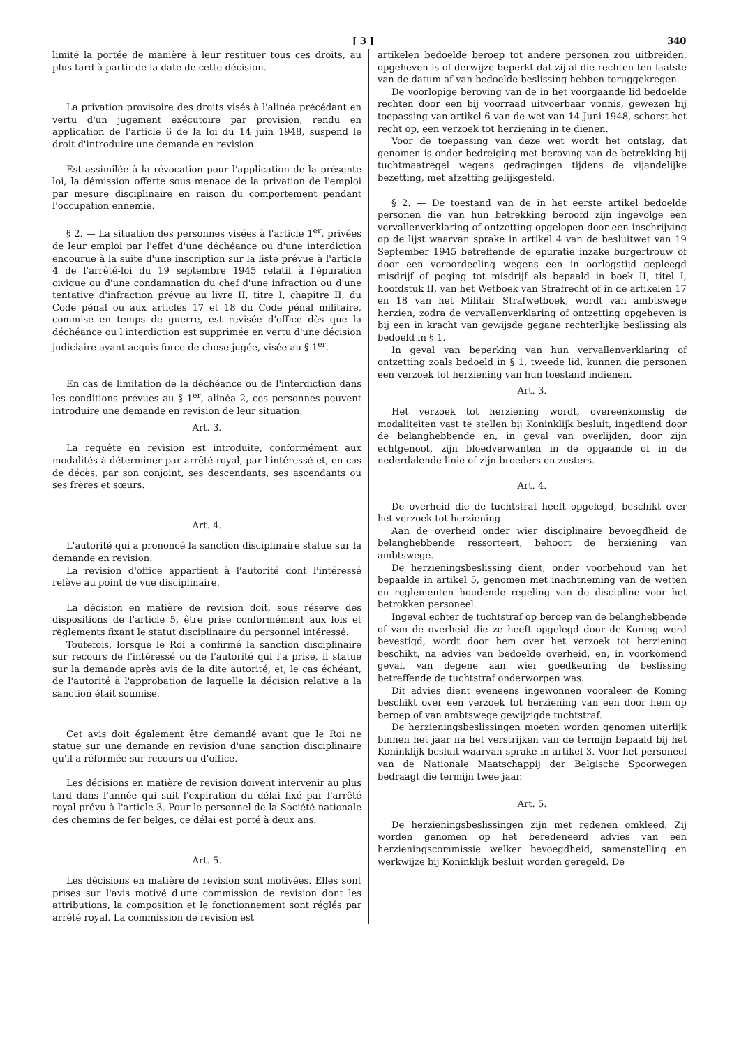[ 3 ] 340
limité la portée de manière à leur restituer tous ces droits, au plus tard à partir de la date de cette décision.
La privation provisoire des droits visés à l'alinéa précédant en vertu d'un jugement exécutoire par provision, rendu en application de l'article 6 de la loi du 14 juin 1948, suspend le droit d'introduire une demande en revision.
Est assimilée à la révocation pour l'application de la présente loi, la démission offerte sous menace de la privation de l'emploi par mesure disciplinaire en raison du comportement pendant l'occupation ennemie.
§ 2. — La situation des personnes visées à l'article 1<sup>er</sup>, privées de leur emploi par l'effet d'une déchéance ou d'une interdiction encourue à la suite d'une inscription sur la liste prévue à l'article 4 de l'arrêté-loi du 19 septembre 1945 relatif à l'épuration civique ou d'une condamnation du chef d'une infraction ou d'une tentative d'infraction prévue au livre II, titre I, chapitre II, du Code pénal ou aux articles 17 et 18 du Code pénal militaire, commise en temps de guerre, est revisée d'office dès que la déchéance ou l'interdiction est supprimée en vertu d'une décision judiciaire ayant acquis force de chose jugée, visée au § 1<sup>er</sup>.
En cas de limitation de la déchéance ou de l'interdiction dans les conditions prévues au § 1<sup>er</sup>, alinéa 2, ces personnes peuvent introduire une demande en revision de leur situation.
Art. 3.
La requête en revision est introduite, conformément aux modalités à déterminer par arrêté royal, par l'intéressé et, en cas de décès, par son conjoint, ses descendants, ses ascendants ou ses frères et sœurs.
Art. 4.
L'autorité qui a prononcé la sanction disciplinaire statue sur la demande en revision.
La revision d'office appartient à l'autorité dont l'intéressé relève au point de vue disciplinaire.
La décision en matière de revision doit, sous réserve des dispositions de l'article 5, être prise conformément aux lois et règlements fixant le statut disciplinaire du personnel intéressé.
Toutefois, lorsque le Roi a confirmé la sanction disciplinaire sur recours de l'intéressé ou de l'autorité qui l'a prise, il statue sur la demande après avis de la dite autorité, et, le cas échéant, de l'autorité à l'approbation de laquelle la décision relative à la sanction était soumise.
Cet avis doit également être demandé avant que le Roi ne statue sur une demande en revision d'une sanction disciplinaire qu'il a réformée sur recours ou d'office.
Les décisions en matière de revision doivent intervenir au plus tard dans l'année qui suit l'expiration du délai fixé par l'arrêté royal prévu à l'article 3. Pour le personnel de la Société nationale des chemins de fer belges, ce délai est porté à deux ans.
Art. 5.
Les décisions en matière de revision sont motivées. Elles sont prises sur l'avis motivé d'une commission de revision dont les attributions, la composition et le fonctionnement sont réglés par arrêté royal. La commission de revision est
artikelen bedoelde beroep tot andere personen zou uitbreiden, opgeheven is of derwijze beperkt dat zij al die rechten ten laatste van de datum af van bedoelde beslissing hebben teruggekregen.
De voorlopige beroving van de in het voorgaande lid bedoelde rechten door een bij voorraad uitvoerbaar vonnis, gewezen bij toepassing van artikel 6 van de wet van 14 Juni 1948, schorst het recht op, een verzoek tot herziening in te dienen.
Voor de toepassing van deze wet wordt het ontslag, dat genomen is onder bedreiging met beroving van de betrekking bij tuchtmaatregel wegens gedragingen tijdens de vijandelijke bezetting, met afzetting gelijkgesteld.
§ 2. — De toestand van de in het eerste artikel bedoelde personen die van hun betrekking beroofd zijn ingevolge een vervallenverklaring of ontzetting opgelopen door een inschrijving op de lijst waarvan sprake in artikel 4 van de besluitwet van 19 September 1945 betreffende de epuratie inzake burgertrouw of door een veroordeeling wegens een in oorlogstijd gepleegd misdrijf of poging tot misdrijf als bepaald in boek II, titel I, hoofdstuk II, van het Wetboek van Strafrecht of in de artikelen 17 en 18 van het Militair Strafwetboek, wordt van ambtswege herzien, zodra de vervallenverklaring of ontzetting opgeheven is bij een in kracht van gewijsde gegane rechterlijke beslissing als bedoeld in § 1.
In geval van beperking van hun vervallenverklaring of ontzetting zoals bedoeld in § 1, tweede lid, kunnen die personen een verzoek tot herziening van hun toestand indienen.
Art. 3.
Het verzoek tot herziening wordt, overeenkomstig de modaliteiten vast te stellen bij Koninklijk besluit, ingediend door de belanghebbende en, in geval van overlijden, door zijn echtgenoot, zijn bloedverwanten in de opgaande of in de nederdalende linie of zijn broeders en zusters.
Art. 4.
De overheid die de tuchtstraf heeft opgelegd, beschikt over het verzoek tot herziening.
Aan de overheid onder wier disciplinaire bevoegdheid de belanghebbende ressorteert, behoort de herziening van ambtswege.
De herzieningsbeslissing dient, onder voorbehoud van het bepaalde in artikel 5, genomen met inachtneming van de wetten en reglementen houdende regeling van de discipline voor het betrokken personeel.
Ingeval echter de tuchtstraf op beroep van de belanghebbende of van de overheid die ze heeft opgelegd door de Koning werd bevestigd, wordt door hem over het verzoek tot herziening beschikt, na advies van bedoelde overheid, en, in voorkomend geval, van degene aan wier goedkeuring de beslissing betreffende de tuchtstraf onderworpen was.
Dit advies dient eveneens ingewonnen vooraleer de Koning beschikt over een verzoek tot herziening van een door hem op beroep of van ambtswege gewijzigde tuchtstraf.
De herzieningsbeslissingen moeten worden genomen uiterlijk binnen het jaar na het verstrijken van de termijn bepaald bij het Koninklijk besluit waarvan sprake in artikel 3. Voor het personeel van de Nationale Maatschappij der Belgische Spoorwegen bedraagt die termijn twee jaar.
Art. 5.
De herzieningsbeslissingen zijn met redenen omkleed. Zij worden genomen op het beredeneerd advies van een herzieningscommissie welker bevoegdheid, samenstelling en werkwijze bij Koninklijk besluit worden geregeld. De